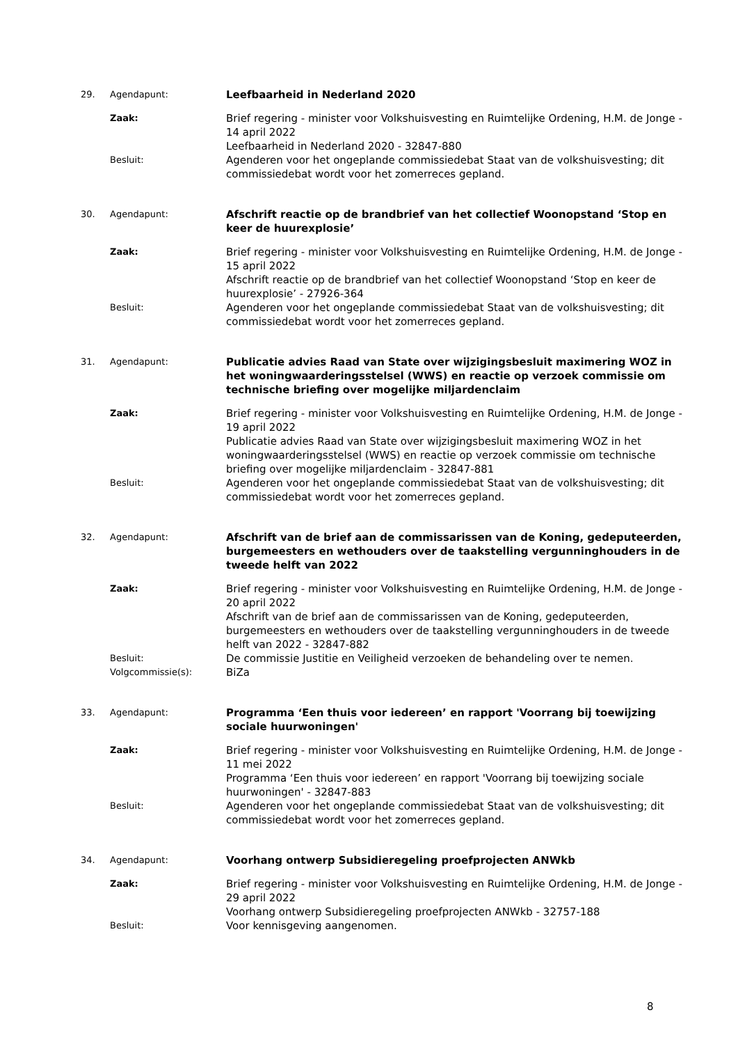29. Agendapunt:
Leefbaarheid in Nederland 2020
Zaak:
Brief regering - minister voor Volkshuisvesting en Ruimtelijke Ordening, H.M. de Jonge - 14 april 2022
Leefbaarheid in Nederland 2020 - 32847-880
Besluit:
Agenderen voor het ongeplande commissiedebat Staat van de volkshuisvesting; dit commissiedebat wordt voor het zomerreces gepland.
30. Agendapunt:
Afschrift reactie op de brandbrief van het collectief Woonopstand ‘Stop en keer de huurexplosie’
Zaak:
Brief regering - minister voor Volkshuisvesting en Ruimtelijke Ordening, H.M. de Jonge - 15 april 2022
Afschrift reactie op de brandbrief van het collectief Woonopstand ‘Stop en keer de huurexplosie’ - 27926-364
Besluit:
Agenderen voor het ongeplande commissiedebat Staat van de volkshuisvesting; dit commissiedebat wordt voor het zomerreces gepland.
31. Agendapunt:
Publicatie advies Raad van State over wijzigingsbesluit maximering WOZ in het woningwaarderingsstelsel (WWS) en reactie op verzoek commissie om technische briefing over mogelijke miljardenclaim
Zaak:
Brief regering - minister voor Volkshuisvesting en Ruimtelijke Ordening, H.M. de Jonge - 19 april 2022
Publicatie advies Raad van State over wijzigingsbesluit maximering WOZ in het woningwaarderingsstelsel (WWS) en reactie op verzoek commissie om technische briefing over mogelijke miljardenclaim - 32847-881
Besluit:
Agenderen voor het ongeplande commissiedebat Staat van de volkshuisvesting; dit commissiedebat wordt voor het zomerreces gepland.
32. Agendapunt:
Afschrift van de brief aan de commissarissen van de Koning, gedeputeerden, burgemeesters en wethouders over de taakstelling vergunninghouders in de tweede helft van 2022
Zaak:
Brief regering - minister voor Volkshuisvesting en Ruimtelijke Ordening, H.M. de Jonge - 20 april 2022
Afschrift van de brief aan de commissarissen van de Koning, gedeputeerden, burgemeesters en wethouders over de taakstelling vergunninghouders in de tweede helft van 2022 - 32847-882
Besluit:
De commissie Justitie en Veiligheid verzoeken de behandeling over te nemen.
Volgcommissie(s):
BiZa
33. Agendapunt:
Programma ‘Een thuis voor iedereen’ en rapport 'Voorrang bij toewijzing sociale huurwoningen'
Zaak:
Brief regering - minister voor Volkshuisvesting en Ruimtelijke Ordening, H.M. de Jonge - 11 mei 2022
Programma ‘Een thuis voor iedereen’ en rapport 'Voorrang bij toewijzing sociale huurwoningen' - 32847-883
Besluit:
Agenderen voor het ongeplande commissiedebat Staat van de volkshuisvesting; dit commissiedebat wordt voor het zomerreces gepland.
34. Agendapunt:
Voorhang ontwerp Subsidieregeling proefprojecten ANWkb
Zaak:
Brief regering - minister voor Volkshuisvesting en Ruimtelijke Ordening, H.M. de Jonge - 29 april 2022
Voorhang ontwerp Subsidieregeling proefprojecten ANWkb - 32757-188
Besluit:
Voor kennisgeving aangenomen.
8